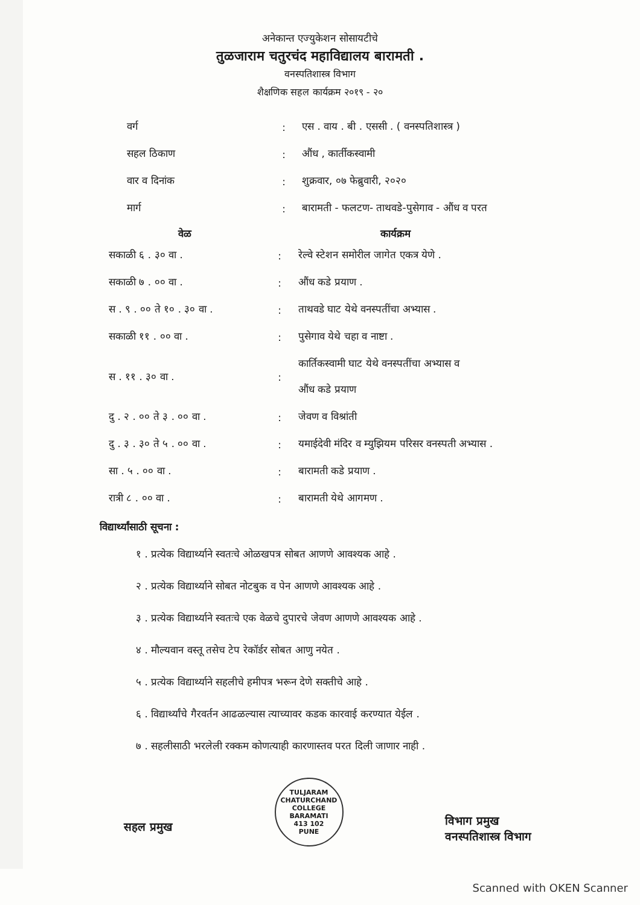अनेकान्त एज्युकेशन सोसायटीचे
तुळजाराम चतुरचंद महाविद्यालय बारामती .
वनस्पतिशास्त्र विभाग
शैक्षणिक सहल कार्यक्रम २०१९ - २०
| वर्ग | : | एस . वाय . बी . एससी . ( वनस्पतिशास्त्र ) |
| सहल ठिकाण | : | औंध , कार्तीकस्वामी |
| वार व दिनांक | : | शुक्रवार, ०७ फेब्रुवारी, २०२० |
| मार्ग | : | बारामती - फलटण- ताथवडे-पुसेगाव - औंध व परत |
| वेळ | | कार्यक्रम |
| --- | --- | --- |
| सकाळी ६ . ३० वा . | : | रेल्वे स्टेशन समोरील जागेत एकत्र येणे . |
| सकाळी ७ . ०० वा . | : | औंध कडे प्रयाण . |
| स . ९ . ०० ते १० . ३० वा . | : | ताथवडे घाट येथे वनस्पतींचा अभ्यास . |
| सकाळी ११ . ०० वा . | : | पुसेगाव येथे चहा व नाष्टा . |
| स . ११ . ३० वा . | : | कार्तिकस्वामी घाट येथे वनस्पतींचा अभ्यास व औंध कडे प्रयाण |
| दु . २ . ०० ते ३ . ०० वा . | : | जेवण व विश्रांती |
| दु . ३ . ३० ते ५ . ०० वा . | : | यमाईदेवी मंदिर व म्युझियम परिसर वनस्पती अभ्यास . |
| सा . ५ . ०० वा . | : | बारामती कडे प्रयाण . |
| रात्री ८ . ०० वा . | : | बारामती येथे आगमण . |
विद्यार्थ्यांसाठी सूचना :
१ . प्रत्येक विद्यार्थ्याने स्वतःचे ओळखपत्र सोबत आणणे आवश्यक आहे .
२ . प्रत्येक विद्यार्थ्याने सोबत नोटबुक व पेन आणणे आवश्यक आहे .
३ . प्रत्येक विद्यार्थ्याने स्वतःचे एक वेळचे दुपारचे जेवण आणणे आवश्यक आहे .
४ . मौल्यवान वस्तू तसेच टेप रेकॉर्डर सोबत आणु नयेत .
५ . प्रत्येक विद्यार्थ्याने सहलीचे हमीपत्र भरून देणे सक्तीचे आहे .
६ . विद्यार्थ्यांचे गैरवर्तन आढळल्यास त्याच्यावर कडक कारवाई करण्यात येईल .
७ . सहलीसाठी भरलेली रक्कम कोणत्याही कारणास्तव परत दिली जाणार नाही .
सहल प्रमुख
TULJARAM CHATURCHAND COLLEGE
BARAMATI
413 102
PUNE
विभाग प्रमुख
वनस्पतिशास्त्र विभाग
Scanned with OKEN Scanner